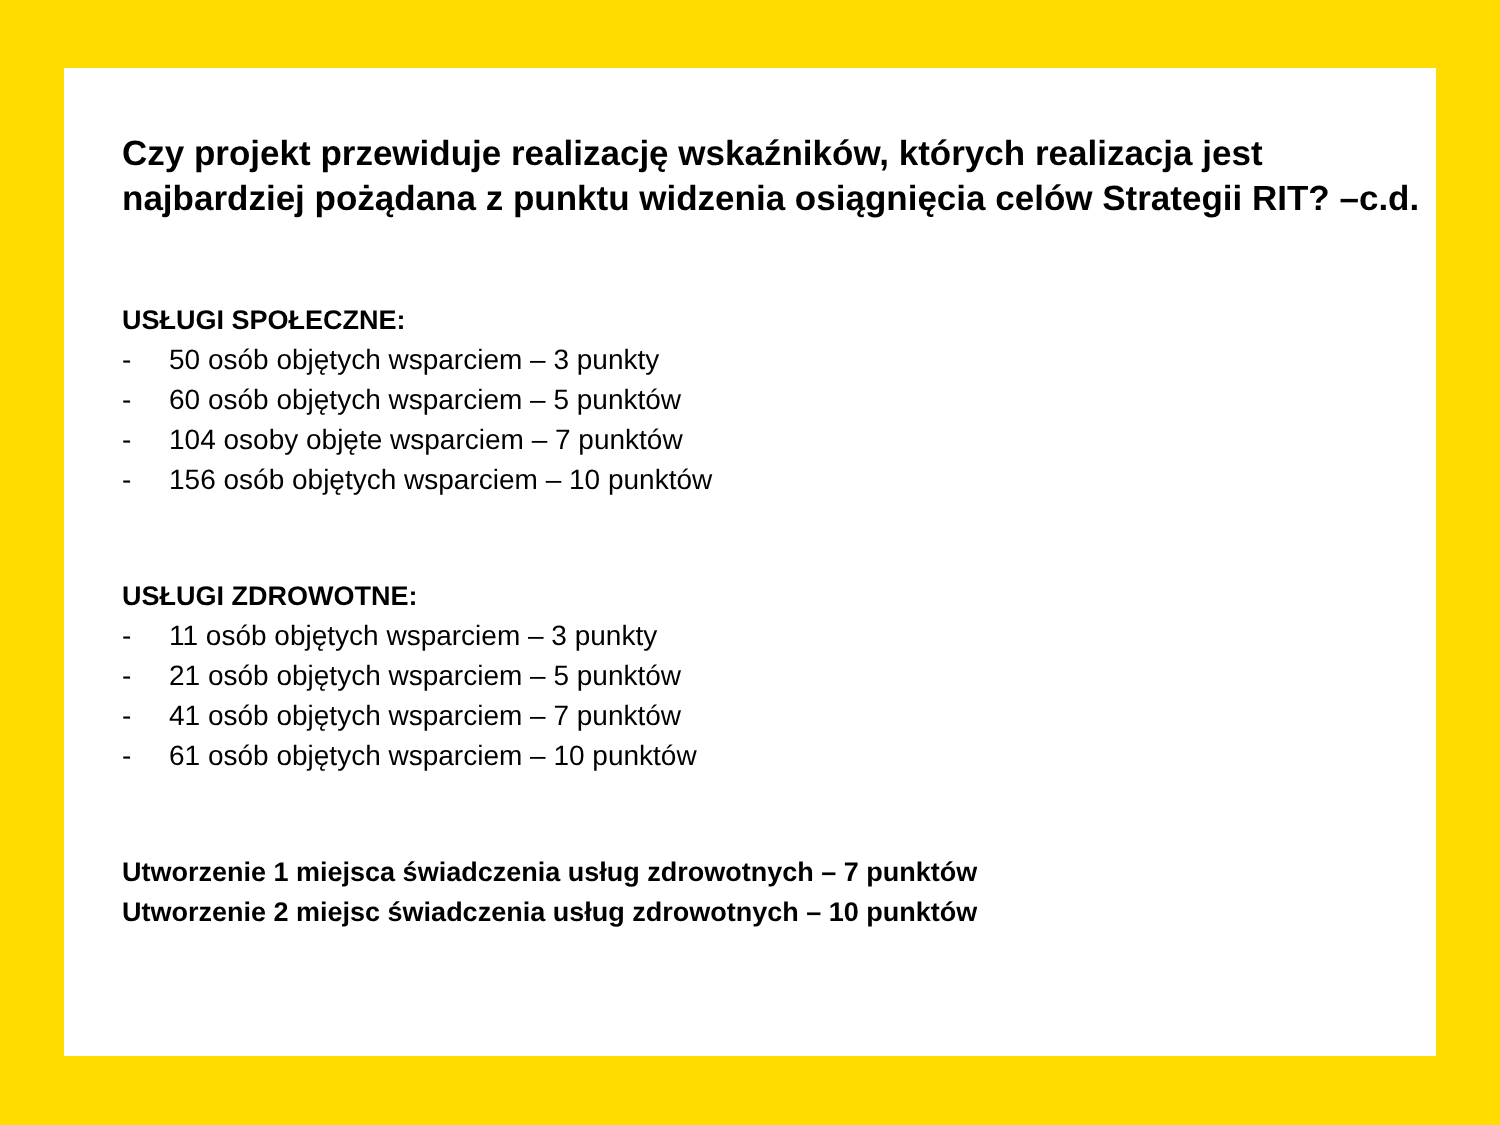Czy projekt przewiduje realizację wskaźników, których realizacja jest najbardziej pożądana z punktu widzenia osiągnięcia celów Strategii RIT? –c.d.
USŁUGI SPOŁECZNE:
- 50 osób objętych wsparciem – 3 punkty
- 60 osób objętych wsparciem – 5 punktów
- 104 osoby objęte wsparciem – 7 punktów
- 156 osób objętych wsparciem – 10 punktów
USŁUGI ZDROWOTNE:
- 11 osób objętych wsparciem – 3 punkty
- 21 osób objętych wsparciem – 5 punktów
- 41 osób objętych wsparciem – 7 punktów
- 61 osób objętych wsparciem – 10 punktów
Utworzenie 1 miejsca świadczenia usług zdrowotnych – 7 punktów
Utworzenie 2 miejsc świadczenia usług zdrowotnych – 10 punktów